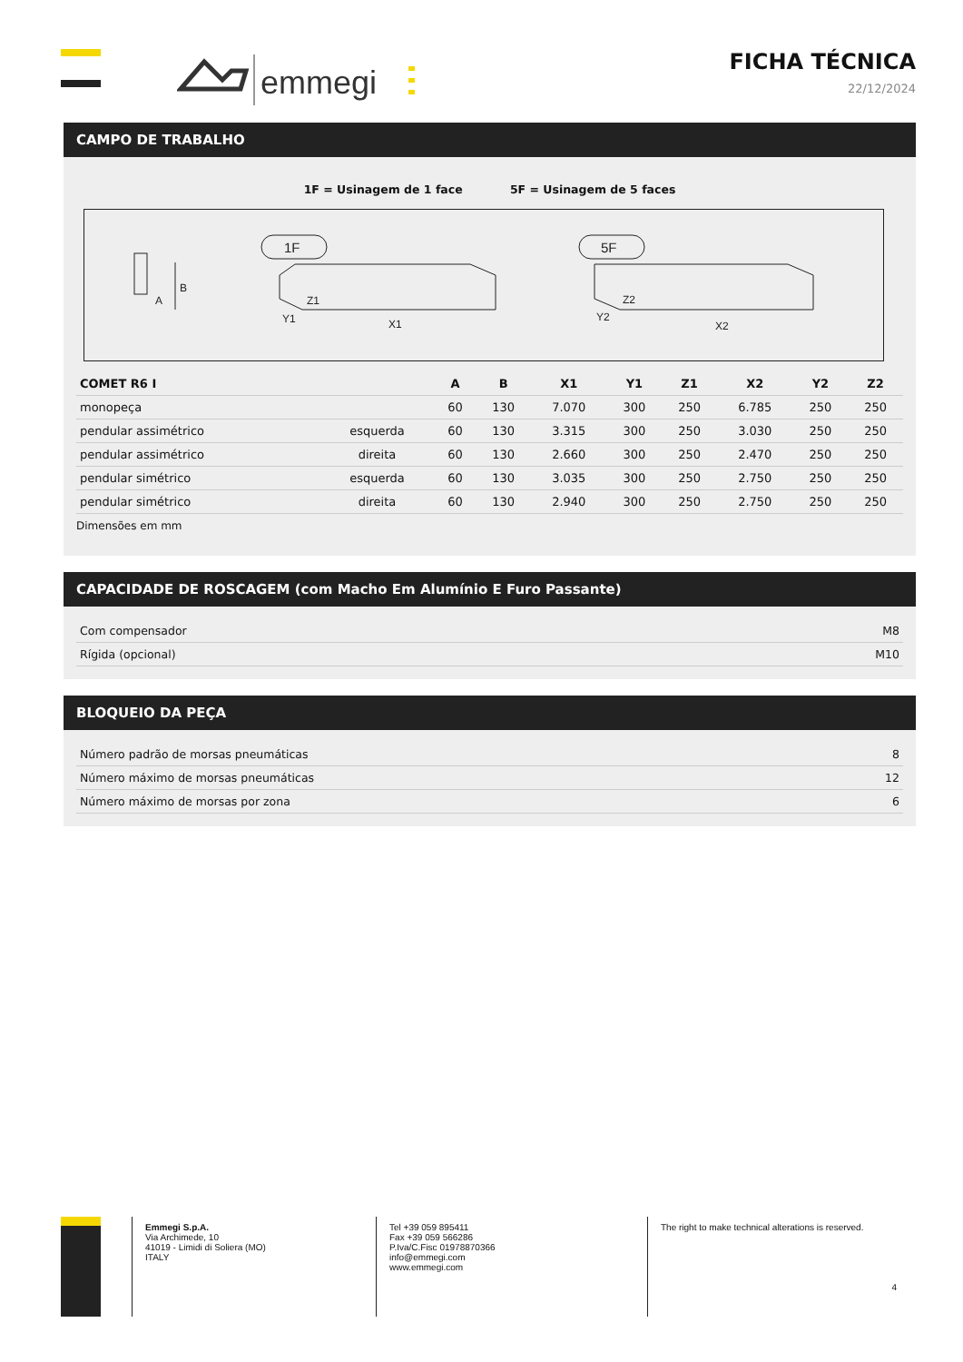emmegi
FICHA TÉCNICA
22/12/2024
CAMPO DE TRABALHO
1F = Usinagem de 1 face 5F = Usinagem de 5 faces
B
A
1F
Z1
Y1
X1
5F
Z2
Y2
X2
| COMET R6 I | | A | B | X1 | Y1 | Z1 | X2 | Y2 | Z2 |
| --- | --- | --- | --- | --- | --- | --- | --- | --- | --- |
| monopeça | | 60 | 130 | 7.070 | 300 | 250 | 6.785 | 250 | 250 |
| pendular assimétrico | esquerda | 60 | 130 | 3.315 | 300 | 250 | 3.030 | 250 | 250 |
| pendular assimétrico | direita | 60 | 130 | 2.660 | 300 | 250 | 2.470 | 250 | 250 |
| pendular simétrico | esquerda | 60 | 130 | 3.035 | 300 | 250 | 2.750 | 250 | 250 |
| pendular simétrico | direita | 60 | 130 | 2.940 | 300 | 250 | 2.750 | 250 | 250 |
Dimensões em mm
CAPACIDADE DE ROSCAGEM (com Macho Em Alumínio E Furo Passante)
| Com compensador | M8 |
| Rígida (opcional) | M10 |
BLOQUEIO DA PEÇA
| Número padrão de morsas pneumáticas | 8 |
| Número máximo de morsas pneumáticas | 12 |
| Número máximo de morsas por zona | 6 |
Emmegi S.p.A.
Via Archimede, 10
41019 - Limidi di Soliera (MO)
ITALY
Tel +39 059 895411
Fax +39 059 566286
P.Iva/C.Fisc 01978870366
info@emmegi.com
www.emmegi.com
The right to make technical alterations is reserved.
4